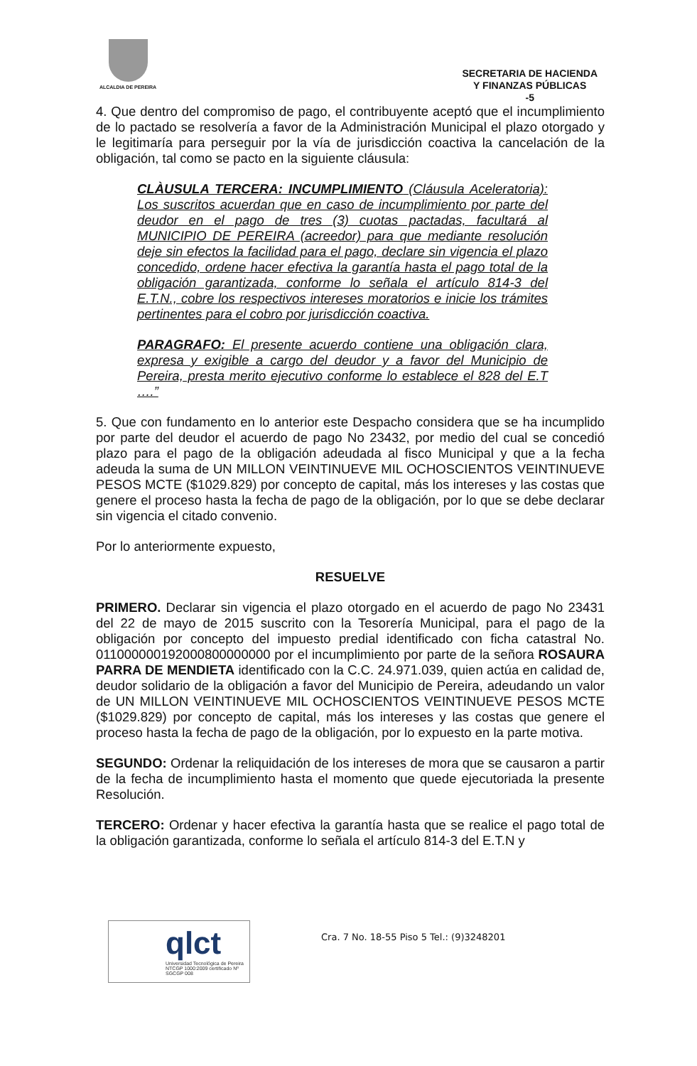ALCALDIA DE PEREIRA
SECRETARIA DE HACIENDA
Y FINANZAS PÚBLICAS
-5
4. Que dentro del compromiso de pago, el contribuyente aceptó que el incumplimiento de lo pactado se resolvería a favor de la Administración Municipal el plazo otorgado y le legitimaría para perseguir por la vía de jurisdicción coactiva la cancelación de la obligación, tal como se pacto en la siguiente cláusula:
CLÀUSULA TERCERA: INCUMPLIMIENTO (Cláusula Aceleratoria): Los suscritos acuerdan que en caso de incumplimiento por parte del deudor en el pago de tres (3) cuotas pactadas, facultará al MUNICIPIO DE PEREIRA (acreedor) para que mediante resolución deje sin efectos la facilidad para el pago, declare sin vigencia el plazo concedido, ordene hacer efectiva la garantía hasta el pago total de la obligación garantizada, conforme lo señala el artículo 814-3 del E.T.N., cobre los respectivos intereses moratorios e inicie los trámites pertinentes para el cobro por jurisdicción coactiva.
PARAGRAFO: El presente acuerdo contiene una obligación clara, expresa y exigible a cargo del deudor y a favor del Municipio de Pereira, presta merito ejecutivo conforme lo establece el 828 del E.T ….”
5. Que con fundamento en lo anterior este Despacho considera que se ha incumplido por parte del deudor el acuerdo de pago No 23432, por medio del cual se concedió plazo para el pago de la obligación adeudada al fisco Municipal y que a la fecha adeuda la suma de UN MILLON VEINTINUEVE MIL OCHOSCIENTOS VEINTINUEVE PESOS MCTE ($1029.829) por concepto de capital, más los intereses y las costas que genere el proceso hasta la fecha de pago de la obligación, por lo que se debe declarar sin vigencia el citado convenio.
Por lo anteriormente expuesto,
RESUELVE
PRIMERO. Declarar sin vigencia el plazo otorgado en el acuerdo de pago No 23431 del 22 de mayo de 2015 suscrito con la Tesorería Municipal, para el pago de la obligación por concepto del impuesto predial identificado con ficha catastral No. 011000000192000800000000 por el incumplimiento por parte de la señora ROSAURA PARRA DE MENDIETA identificado con la C.C. 24.971.039, quien actúa en calidad de, deudor solidario de la obligación a favor del Municipio de Pereira, adeudando un valor de UN MILLON VEINTINUEVE MIL OCHOSCIENTOS VEINTINUEVE PESOS MCTE ($1029.829) por concepto de capital, más los intereses y las costas que genere el proceso hasta la fecha de pago de la obligación, por lo expuesto en la parte motiva.
SEGUNDO: Ordenar la reliquidación de los intereses de mora que se causaron a partir de la fecha de incumplimiento hasta el momento que quede ejecutoriada la presente Resolución.
TERCERO: Ordenar y hacer efectiva la garantía hasta que se realice el pago total de la obligación garantizada, conforme lo señala el artículo 814-3 del E.T.N y
qlct
Universidad Tecnológica de Pereira
NTCGP 1000:2009 certificado Nº SGCGP 008
Cra. 7 No. 18-55 Piso 5 Tel.: (9)3248201